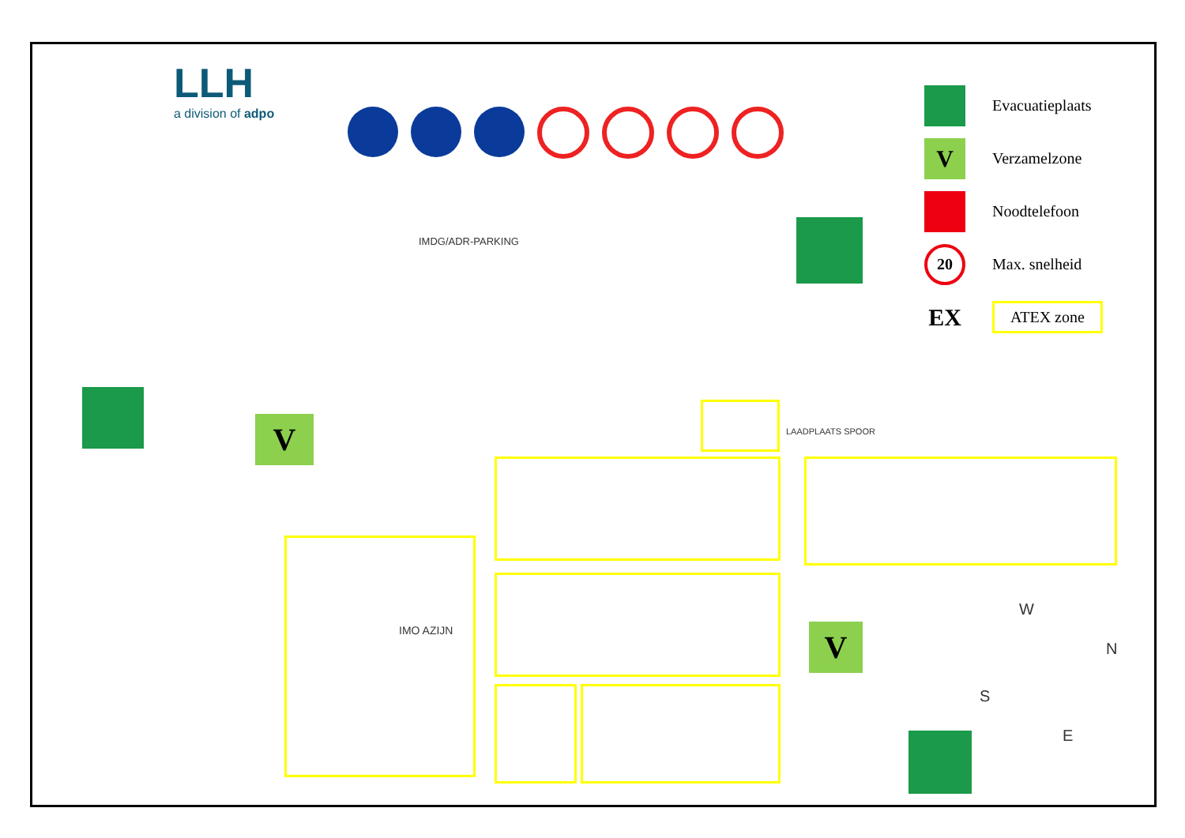LLH
a division of adpo
Evacuatieplaats
V
Verzamelzone
Noodtelefoon
20
Max. snelheid
EX
ATEX zone
IMDG/ADR-PARKING
LAADPLAATS SPOOR
IMO AZIJN
V
V
W
N
S
E